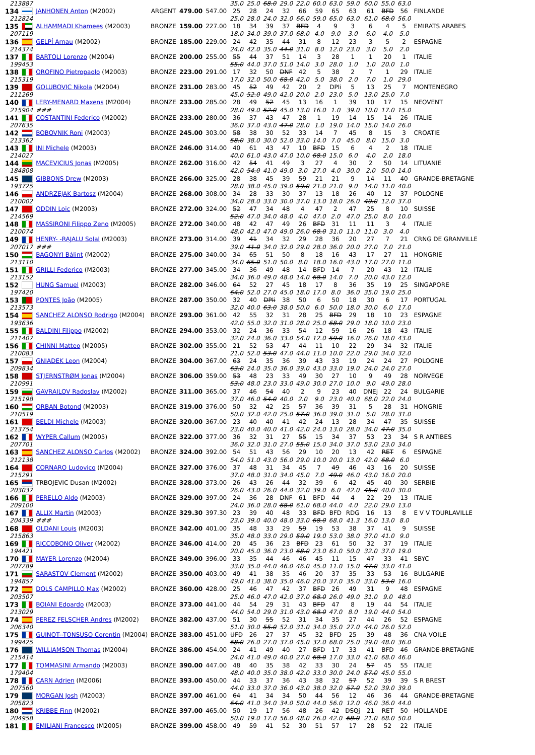| 213887 | | | | | | 35.0 | 25.0 | 68.0 | 29.0 | 22.0 | 60.0 | 63.0 | 59.0 | 60.0 | 55.0 | 63.0 | |
| 134 | | JANHONEN Anton (M2002) | ARGENT | 479.00 | 547.00 | 25 | 28 | 24 | 32 | 66 | 59 | 65 | 63 | 61 | BFD | 56 | FINLANDE |
| 212824 | | | | | | 25.0 | 28.0 | 24.0 | 32.0 | 66.0 | 59.0 | 65.0 | 63.0 | 61.0 | 68.0 | 56.0 | |
| 135 | | ALHAMMADI Khamees (M2003) | BRONZE | 159.00 | 227.00 | 18 | 34 | 39 | 37 | BFD | 4 | 9 | 3 | 6 | 4 | 5 | EMIRATS ARABES |
| 207119 | | | | | | 18.0 | 34.0 | 39.0 | 37.0 | 68.0 | 4.0 | 9.0 | 3.0 | 6.0 | 4.0 | 5.0 | |
| 136 | | GELPÍ Arnau (M2002) | BRONZE | 185.00 | 229.00 | 24 | 42 | 35 | 44 | 31 | 8 | 12 | 23 | 3 | 5 | 2 | ESPAGNE |
| 214374 | | | | | | 24.0 | 42.0 | 35.0 | 44.0 | 31.0 | 8.0 | 12.0 | 23.0 | 3.0 | 5.0 | 2.0 | |
| 137 | | BARTOLI Lorenzo (M2004) | BRONZE | 200.00 | 255.00 | 55 | 44 | 37 | 51 | 14 | 3 | 28 | 1 | 1 | 20 | 1 | ITALIE |
| 199453 | | | | | | 55.0 | 44.0 | 37.0 | 51.0 | 14.0 | 3.0 | 28.0 | 1.0 | 1.0 | 20.0 | 1.0 | |
| 138 | | OROFINO Pietropaolo (M2003) | BRONZE | 223.00 | 291.00 | 17 | 32 | 50 | DNF | 42 | 5 | 38 | 2 | 7 | 1 | 29 | ITALIE |
| 215319 | | | | | | 17.0 | 32.0 | 50.0 | 68.0 | 42.0 | 5.0 | 38.0 | 2.0 | 7.0 | 1.0 | 29.0 | |
| 139 | | GOLUBOVIC Nikola (M2004) | BRONZE | 231.00 | 283.00 | 45 | 52 | 49 | 42 | 20 | 2 | DPIi | 5 | 13 | 25 | 7 | MONTENEGRO |
| 211269 | | | | | | 45.0 | 52.0 | 49.0 | 42.0 | 20.0 | 2.0 | 23.0 | 5.0 | 13.0 | 25.0 | 7.0 | |
| 140 | | LERY-MENARD Maxens (M2004) | BRONZE | 233.00 | 285.00 | 28 | 49 | 52 | 45 | 13 | 16 | 1 | 39 | 10 | 17 | 15 | NEOVENT |
| 215904 | | ### | | | | 28.0 | 49.0 | 52.0 | 45.0 | 13.0 | 16.0 | 1.0 | 39.0 | 10.0 | 17.0 | 15.0 | |
| 141 | | COSTANTINI Federico (M2002) | BRONZE | 233.00 | 280.00 | 36 | 37 | 43 | 47 | 28 | 1 | 19 | 14 | 15 | 14 | 26 | ITALIE |
| 207635 | | | | | | 36.0 | 37.0 | 43.0 | 47.0 | 28.0 | 1.0 | 19.0 | 14.0 | 15.0 | 14.0 | 26.0 | |
| 142 | | BOBOVNIK Roni (M2003) | BRONZE | 245.00 | 303.00 | 58 | 38 | 30 | 52 | 33 | 14 | 7 | 45 | 8 | 15 | 3 | CROATIE |
| 213362 | | | | | | 58.0 | 38.0 | 30.0 | 52.0 | 33.0 | 14.0 | 7.0 | 45.0 | 8.0 | 15.0 | 3.0 | |
| 143 | | INI Michele (M2003) | BRONZE | 246.00 | 314.00 | 40 | 61 | 43 | 47 | 10 | BFD | 15 | 6 | 4 | 2 | 18 | ITALIE |
| 214027 | | | | | | 40.0 | 61.0 | 43.0 | 47.0 | 10.0 | 68.0 | 15.0 | 6.0 | 4.0 | 2.0 | 18.0 | |
| 144 | | MACEVICIUS Jonas (M2005) | BRONZE | 262.00 | 316.00 | 42 | 54 | 41 | 49 | 3 | 27 | 4 | 30 | 2 | 50 | 14 | LITUANIE |
| 184808 | | | | | | 42.0 | 54.0 | 41.0 | 49.0 | 3.0 | 27.0 | 4.0 | 30.0 | 2.0 | 50.0 | 14.0 | |
| 145 | | GIBBONS Drew (M2003) | BRONZE | 266.00 | 325.00 | 28 | 38 | 45 | 39 | 59 | 21 | 21 | 9 | 14 | 11 | 40 | GRANDE-BRETAGNE |
| 193725 | | | | | | 28.0 | 38.0 | 45.0 | 39.0 | 59.0 | 21.0 | 21.0 | 9.0 | 14.0 | 11.0 | 40.0 | |
| 146 | | ANDRZEJAK Bartosz (M2004) | BRONZE | 268.00 | 308.00 | 34 | 28 | 33 | 30 | 37 | 13 | 18 | 26 | 40 | 12 | 37 | POLOGNE |
| 210002 | | | | | | 34.0 | 28.0 | 33.0 | 30.0 | 37.0 | 13.0 | 18.0 | 26.0 | 40.0 | 12.0 | 37.0 | |
| 147 | | ODDIN Loic (M2003) | BRONZE | 272.00 | 324.00 | 52 | 47 | 34 | 48 | 4 | 47 | 2 | 47 | 25 | 8 | 10 | SUISSE |
| 214569 | | | | | | 52.0 | 47.0 | 34.0 | 48.0 | 4.0 | 47.0 | 2.0 | 47.0 | 25.0 | 8.0 | 10.0 | |
| 148 | | MASSIRONI Filippo Zeno (M2005) | BRONZE | 272.00 | 340.00 | 48 | 42 | 47 | 49 | 26 | BFD | 31 | 11 | 11 | 3 | 4 | ITALIE |
| 210074 | | | | | | 48.0 | 42.0 | 47.0 | 49.0 | 26.0 | 68.0 | 31.0 | 11.0 | 11.0 | 3.0 | 4.0 | |
| 149 | | HENRY- -RAJALU Solal (M2003) | BRONZE | 273.00 | 314.00 | 39 | 41 | 34 | 32 | 29 | 28 | 36 | 20 | 27 | 7 | 21 | CRNG DE GRANVILLE |
| 207017 | | ### | | | | 39.0 | 41.0 | 34.0 | 32.0 | 29.0 | 28.0 | 36.0 | 20.0 | 27.0 | 7.0 | 21.0 | |
| 150 | | BAGONYI Bálint (M2002) | BRONZE | 275.00 | 340.00 | 34 | 65 | 51 | 50 | 8 | 18 | 16 | 43 | 17 | 27 | 11 | HONGRIE |
| 213110 | | | | | | 34.0 | 65.0 | 51.0 | 50.0 | 8.0 | 18.0 | 16.0 | 43.0 | 17.0 | 27.0 | 11.0 | |
| 151 | | GRILLI Federico (M2003) | BRONZE | 277.00 | 345.00 | 34 | 36 | 49 | 48 | 14 | BFD | 14 | 7 | 20 | 43 | 12 | ITALIE |
| 213152 | | | | | | 34.0 | 36.0 | 49.0 | 48.0 | 14.0 | 68.0 | 14.0 | 7.0 | 20.0 | 43.0 | 12.0 | |
| 152 | | HUNG Samuel (M2003) | BRONZE | 282.00 | 346.00 | 64 | 52 | 27 | 45 | 18 | 17 | 8 | 36 | 35 | 19 | 25 | SINGAPORE |
| 197420 | | | | | | 64.0 | 52.0 | 27.0 | 45.0 | 18.0 | 17.0 | 8.0 | 36.0 | 35.0 | 19.0 | 25.0 | |
| 153 | | PONTES João (M2005) | BRONZE | 287.00 | 350.00 | 32 | 40 | DPIi | 38 | 50 | 6 | 50 | 18 | 30 | 6 | 17 | PORTUGAL |
| 213573 | | | | | | 32.0 | 40.0 | 63.0 | 38.0 | 50.0 | 6.0 | 50.0 | 18.0 | 30.0 | 6.0 | 17.0 | |
| 154 | | SANCHEZ ALONSO Rodrigo (M2004) | BRONZE | 293.00 | 361.00 | 42 | 55 | 32 | 31 | 28 | 25 | BFD | 29 | 18 | 10 | 23 | ESPAGNE |
| 193636 | | | | | | 42.0 | 55.0 | 32.0 | 31.0 | 28.0 | 25.0 | 68.0 | 29.0 | 18.0 | 10.0 | 23.0 | |
| 155 | | BALDINI Filippo (M2002) | BRONZE | 294.00 | 353.00 | 32 | 24 | 36 | 33 | 54 | 12 | 59 | 16 | 26 | 18 | 43 | ITALIE |
| 211407 | | | | | | 32.0 | 24.0 | 36.0 | 33.0 | 54.0 | 12.0 | 59.0 | 16.0 | 26.0 | 18.0 | 43.0 | |
| 156 | | CHINNI Matteo (M2005) | BRONZE | 302.00 | 355.00 | 21 | 52 | 53 | 47 | 44 | 11 | 10 | 22 | 29 | 34 | 32 | ITALIE |
| 210083 | | | | | | 21.0 | 52.0 | 53.0 | 47.0 | 44.0 | 11.0 | 10.0 | 22.0 | 29.0 | 34.0 | 32.0 | |
| 157 | | GNIADEK Leon (M2004) | BRONZE | 304.00 | 367.00 | 63 | 24 | 35 | 36 | 39 | 43 | 33 | 19 | 24 | 24 | 27 | POLOGNE |
| 209834 | | | | | | 63.0 | 24.0 | 35.0 | 36.0 | 39.0 | 43.0 | 33.0 | 19.0 | 24.0 | 24.0 | 27.0 | |
| 158 | | STJERNSTRØM Jonas (M2004) | BRONZE | 306.00 | 359.00 | 53 | 48 | 23 | 33 | 49 | 30 | 27 | 10 | 9 | 49 | 28 | NORVEGE |
| 210991 | | | | | | 53.0 | 48.0 | 23.0 | 33.0 | 49.0 | 30.0 | 27.0 | 10.0 | 9.0 | 49.0 | 28.0 | |
| 159 | | GAVRAILOV Radoslav (M2002) | BRONZE | 311.00 | 365.00 | 37 | 46 | 54 | 40 | 2 | 9 | 23 | 40 | DNEj | 22 | 24 | BULGARIE |
| 215198 | | | | | | 37.0 | 46.0 | 54.0 | 40.0 | 2.0 | 9.0 | 23.0 | 40.0 | 68.0 | 22.0 | 24.0 | |
| 160 | | ORBAN Botond (M2003) | BRONZE | 319.00 | 376.00 | 50 | 32 | 42 | 25 | 57 | 36 | 39 | 31 | 5 | 28 | 31 | HONGRIE |
| 210519 | | | | | | 50.0 | 32.0 | 42.0 | 25.0 | 57.0 | 36.0 | 39.0 | 31.0 | 5.0 | 28.0 | 31.0 | |
| 161 | | BELDI Michele (M2003) | BRONZE | 320.00 | 367.00 | 23 | 40 | 40 | 41 | 42 | 24 | 13 | 28 | 34 | 47 | 35 | SUISSE |
| 213754 | | | | | | 23.0 | 40.0 | 40.0 | 41.0 | 42.0 | 24.0 | 13.0 | 28.0 | 34.0 | 47.0 | 35.0 | |
| 162 | | WYPER Callum (M2005) | BRONZE | 322.00 | 377.00 | 36 | 32 | 31 | 27 | 55 | 15 | 34 | 37 | 53 | 23 | 34 | S R ANTIBES |
| 207701 | | | | | | 36.0 | 32.0 | 31.0 | 27.0 | 55.0 | 15.0 | 34.0 | 37.0 | 53.0 | 23.0 | 34.0 | |
| 163 | | SANCHEZ ALONSO Carlos (M2002) | BRONZE | 324.00 | 392.00 | 54 | 51 | 43 | 56 | 29 | 10 | 20 | 13 | 42 | RET | 6 | ESPAGNE |
| 212138 | | | | | | 54.0 | 51.0 | 43.0 | 56.0 | 29.0 | 10.0 | 20.0 | 13.0 | 42.0 | 68.0 | 6.0 | |
| 164 | | CORNARO Ludovico (M2004) | BRONZE | 327.00 | 376.00 | 37 | 48 | 31 | 34 | 45 | 7 | 49 | 46 | 43 | 16 | 20 | SUISSE |
| 215291 | | | | | | 37.0 | 48.0 | 31.0 | 34.0 | 45.0 | 7.0 | 49.0 | 46.0 | 43.0 | 16.0 | 20.0 | |
| 165 | | TRBOJEVIC Dusan (M2002) | BRONZE | 328.00 | 373.00 | 26 | 43 | 26 | 44 | 32 | 39 | 6 | 42 | 45 | 40 | 30 | SERBIE |
| 203037 | | | | | | 26.0 | 43.0 | 26.0 | 44.0 | 32.0 | 39.0 | 6.0 | 42.0 | 45.0 | 40.0 | 30.0 | |
| 166 | | PERELLO Aldo (M2003) | BRONZE | 329.00 | 397.00 | 24 | 36 | 28 | DNF | 61 | BFD | 44 | 4 | 22 | 29 | 13 | ITALIE |
| 209100 | | | | | | 24.0 | 36.0 | 28.0 | 68.0 | 61.0 | 68.0 | 44.0 | 4.0 | 22.0 | 29.0 | 13.0 | |
| 167 | | ALLIX Martin (M2003) | BRONZE | 329.30 | 397.30 | 23 | 39 | 40 | 48 | 33 | BFD | BFD | RDG | 16 | 13 | 8 | E V V TOURLAVILLE |
| 204339 | | ### | | | | 23.0 | 39.0 | 40.0 | 48.0 | 33.0 | 68.0 | 68.0 | 41.3 | 16.0 | 13.0 | 8.0 | |
| 168 | | OLDANI Louis (M2003) | BRONZE | 342.00 | 401.00 | 35 | 48 | 33 | 29 | 59 | 19 | 53 | 38 | 37 | 41 | 9 | SUISSE |
| 215863 | | | | | | 35.0 | 48.0 | 33.0 | 29.0 | 59.0 | 19.0 | 53.0 | 38.0 | 37.0 | 41.0 | 9.0 | |
| 169 | | RICCOBONO Oliver (M2002) | BRONZE | 346.00 | 414.00 | 20 | 45 | 36 | 23 | BFD | 23 | 61 | 50 | 32 | 37 | 19 | ITALIE |
| 194421 | | | | | | 20.0 | 45.0 | 36.0 | 23.0 | 68.0 | 23.0 | 61.0 | 50.0 | 32.0 | 37.0 | 19.0 | |
| 170 | | MAYER Lorenzo (M2004) | BRONZE | 349.00 | 396.00 | 33 | 35 | 44 | 46 | 46 | 45 | 11 | 15 | 47 | 33 | 41 | SBYC |
| 207289 | | | | | | 33.0 | 35.0 | 44.0 | 46.0 | 46.0 | 45.0 | 11.0 | 15.0 | 47.0 | 33.0 | 41.0 | |
| 171 | | SARASTOV Clement (M2002) | BRONZE | 350.00 | 403.00 | 49 | 41 | 38 | 35 | 46 | 20 | 37 | 35 | 33 | 53 | 16 | BULGARIE |
| 194857 | | | | | | 49.0 | 41.0 | 38.0 | 35.0 | 46.0 | 20.0 | 37.0 | 35.0 | 33.0 | 53.0 | 16.0 | |
| 172 | | DOLS CAMPILLO Max (M2002) | BRONZE | 360.00 | 428.00 | 25 | 46 | 47 | 42 | 37 | BFD | 26 | 49 | 31 | 9 | 48 | ESPAGNE |
| 203507 | | | | | | 25.0 | 46.0 | 47.0 | 42.0 | 37.0 | 68.0 | 26.0 | 49.0 | 31.0 | 9.0 | 48.0 | |
| 173 | | BOIANI Edoardo (M2003) | BRONZE | 373.00 | 441.00 | 44 | 54 | 29 | 31 | 43 | BFD | 47 | 8 | 19 | 44 | 54 | ITALIE |
| 213029 | | | | | | 44.0 | 54.0 | 29.0 | 31.0 | 43.0 | 68.0 | 47.0 | 8.0 | 19.0 | 44.0 | 54.0 | |
| 174 | | PEREZ FELSCHER Andres (M2002) | BRONZE | 382.00 | 437.00 | 51 | 30 | 55 | 52 | 31 | 34 | 35 | 27 | 44 | 26 | 52 | ESPAGNE |
| 206340 | | | | | | 51.0 | 30.0 | 55.0 | 52.0 | 31.0 | 34.0 | 35.0 | 27.0 | 44.0 | 26.0 | 52.0 | |
| 175 | | GUINOT--TONSUSO Corentin (M2004) | BRONZE | 383.00 | 451.00 | UFD | 26 | 27 | 37 | 45 | 32 | BFD | 25 | 39 | 48 | 36 | CNA VOILE |
| 199425 | | | | | | 68.0 | 26.0 | 27.0 | 37.0 | 45.0 | 32.0 | 68.0 | 25.0 | 39.0 | 48.0 | 36.0 | |
| 176 | | WILLIAMSON Thomas (M2004) | BRONZE | 386.00 | 454.00 | 24 | 41 | 49 | 40 | 27 | BFD | 17 | 33 | 41 | BFD | 46 | GRANDE-BRETAGNE |
| 215414 | | | | | | 24.0 | 41.0 | 49.0 | 40.0 | 27.0 | 68.0 | 17.0 | 33.0 | 41.0 | 68.0 | 46.0 | |
| 177 | | TOMMASINI Armando (M2003) | BRONZE | 390.00 | 447.00 | 48 | 40 | 35 | 38 | 42 | 33 | 30 | 24 | 57 | 45 | 55 | ITALIE |
| 179404 | | | | | | 48.0 | 40.0 | 35.0 | 38.0 | 42.0 | 33.0 | 30.0 | 24.0 | 57.0 | 45.0 | 55.0 | |
| 178 | | CARN Adrien (M2006) | BRONZE | 393.00 | 450.00 | 44 | 33 | 37 | 36 | 43 | 38 | 32 | 57 | 52 | 39 | 39 | S R BREST |
| 207560 | | | | | | 44.0 | 33.0 | 37.0 | 36.0 | 43.0 | 38.0 | 32.0 | 57.0 | 52.0 | 39.0 | 39.0 | |
| 179 | | MORGAN Josh (M2003) | BRONZE | 397.00 | 461.00 | 64 | 41 | 34 | 34 | 50 | 44 | 56 | 12 | 46 | 36 | 44 | GRANDE-BRETAGNE |
| 205823 | | | | | | 64.0 | 41.0 | 34.0 | 34.0 | 50.0 | 44.0 | 56.0 | 12.0 | 46.0 | 36.0 | 44.0 | |
| 180 | | KRIBBE Finn (M2002) | BRONZE | 397.00 | 465.00 | 50 | 19 | 17 | 56 | 48 | 26 | 42 | DSQj | 21 | RET | 50 | HOLLANDE |
| 204958 | | | | | | 50.0 | 19.0 | 17.0 | 56.0 | 48.0 | 26.0 | 42.0 | 68.0 | 21.0 | 68.0 | 50.0 | |
| 181 | | EMILIANI Francesco (M2005) | BRONZE | 399.00 | 458.00 | 49 | 59 | 41 | 52 | 30 | 51 | 57 | 17 | 28 | 52 | 22 | ITALIE |